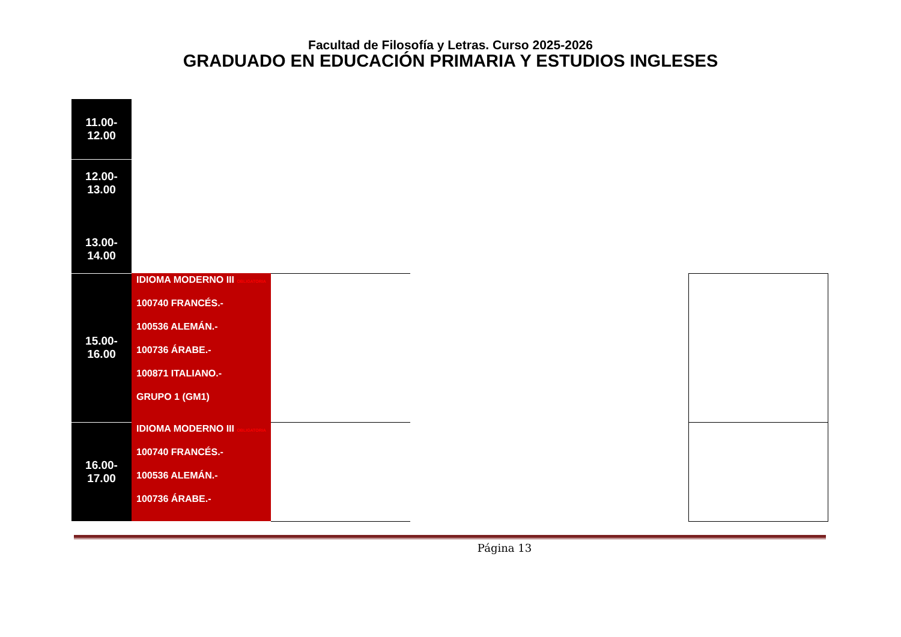Facultad de Filosofía y Letras. Curso 2025-2026
GRADUADO EN EDUCACIÓN PRIMARIA Y ESTUDIOS INGLESES
| 11.00-12.00 | | | | | |
| 12.00-13.00 13.00-14.00 | | | | | |
| 15.00-16.00 | IDIOMA MODERNO III OBLIGATORIA 100740 FRANCÉS.- 100536 ALEMÁN.- 100736 ÁRABE.- 100871 ITALIANO.- GRUPO 1 (GM1) | | | | |
| 16.00-17.00 | IDIOMA MODERNO III OBLIGATORIA 100740 FRANCÉS.- 100536 ALEMÁN.- 100736 ÁRABE.- | | | | |
Página 13